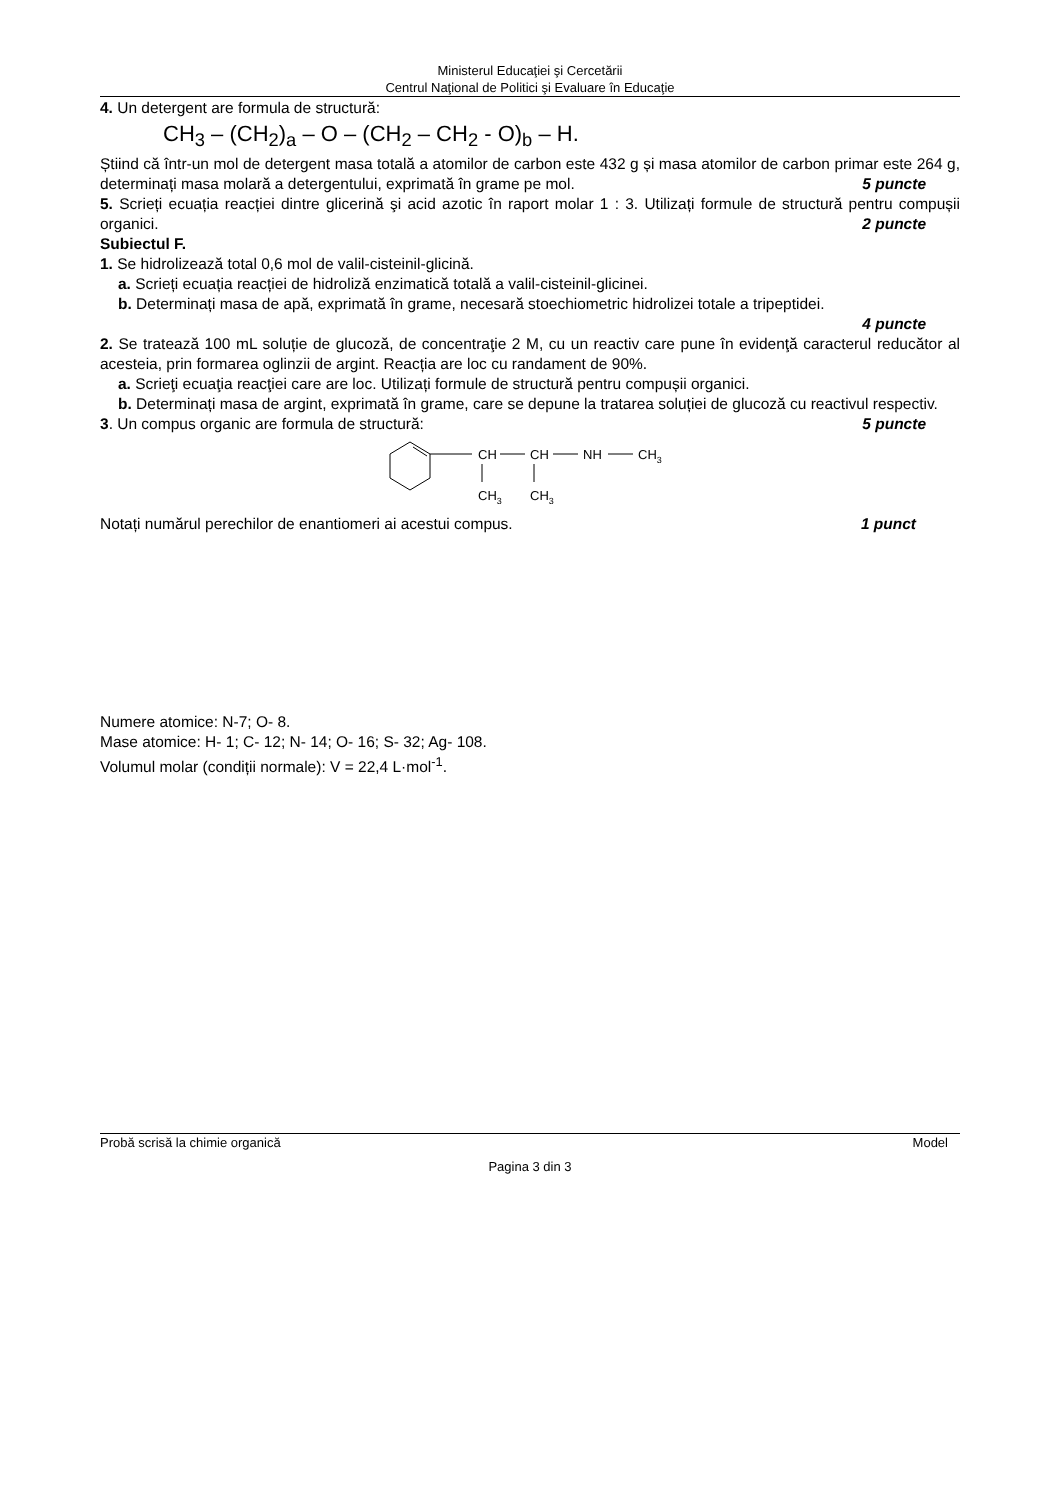Ministerul Educaţiei şi Cercetării
Centrul Naţional de Politici şi Evaluare în Educaţie
4. Un detergent are formula de structură:
CH<sub>3</sub> – (CH<sub>2</sub>)<sub>a</sub> – O – (CH<sub>2</sub> – CH<sub>2</sub> - O)<sub>b</sub> – H.
Știind că într-un mol de detergent masa totală a atomilor de carbon este 432 g și masa atomilor de carbon primar este 264 g, determinați masa molară a detergentului, exprimată în grame pe mol. 5 puncte
5. Scrieți ecuația reacției dintre glicerină şi acid azotic în raport molar 1 : 3. Utilizați formule de structură pentru compușii organici. 2 puncte
Subiectul F.
1. Se hidrolizează total 0,6 mol de valil-cisteinil-glicină.
a. Scrieți ecuația reacției de hidroliză enzimatică totală a valil-cisteinil-glicinei.
b. Determinați masa de apă, exprimată în grame, necesară stoechiometric hidrolizei totale a tripeptidei.
4 puncte
2. Se tratează 100 mL soluție de glucoză, de concentraţie 2 M, cu un reactiv care pune în evidenţă caracterul reducător al acesteia, prin formarea oglinzii de argint. Reacția are loc cu randament de 90%.
a. Scrieţi ecuaţia reacţiei care are loc. Utilizați formule de structură pentru compușii organici.
b. Determinați masa de argint, exprimată în grame, care se depune la tratarea soluției de glucoză cu reactivul respectiv. 5 puncte
3. Un compus organic are formula de structură:
CH
CH
NH
CH3
CH3
CH3
Notați numărul perechilor de enantiomeri ai acestui compus. 1 punct
Numere atomice: N-7; O- 8.
Mase atomice: H- 1; C- 12; N- 14; O- 16; S- 32; Ag- 108.
Volumul molar (condiții normale): V = 22,4 L·mol<sup>-1</sup>.
Probă scrisă la chimie organică Model
Pagina 3 din 3